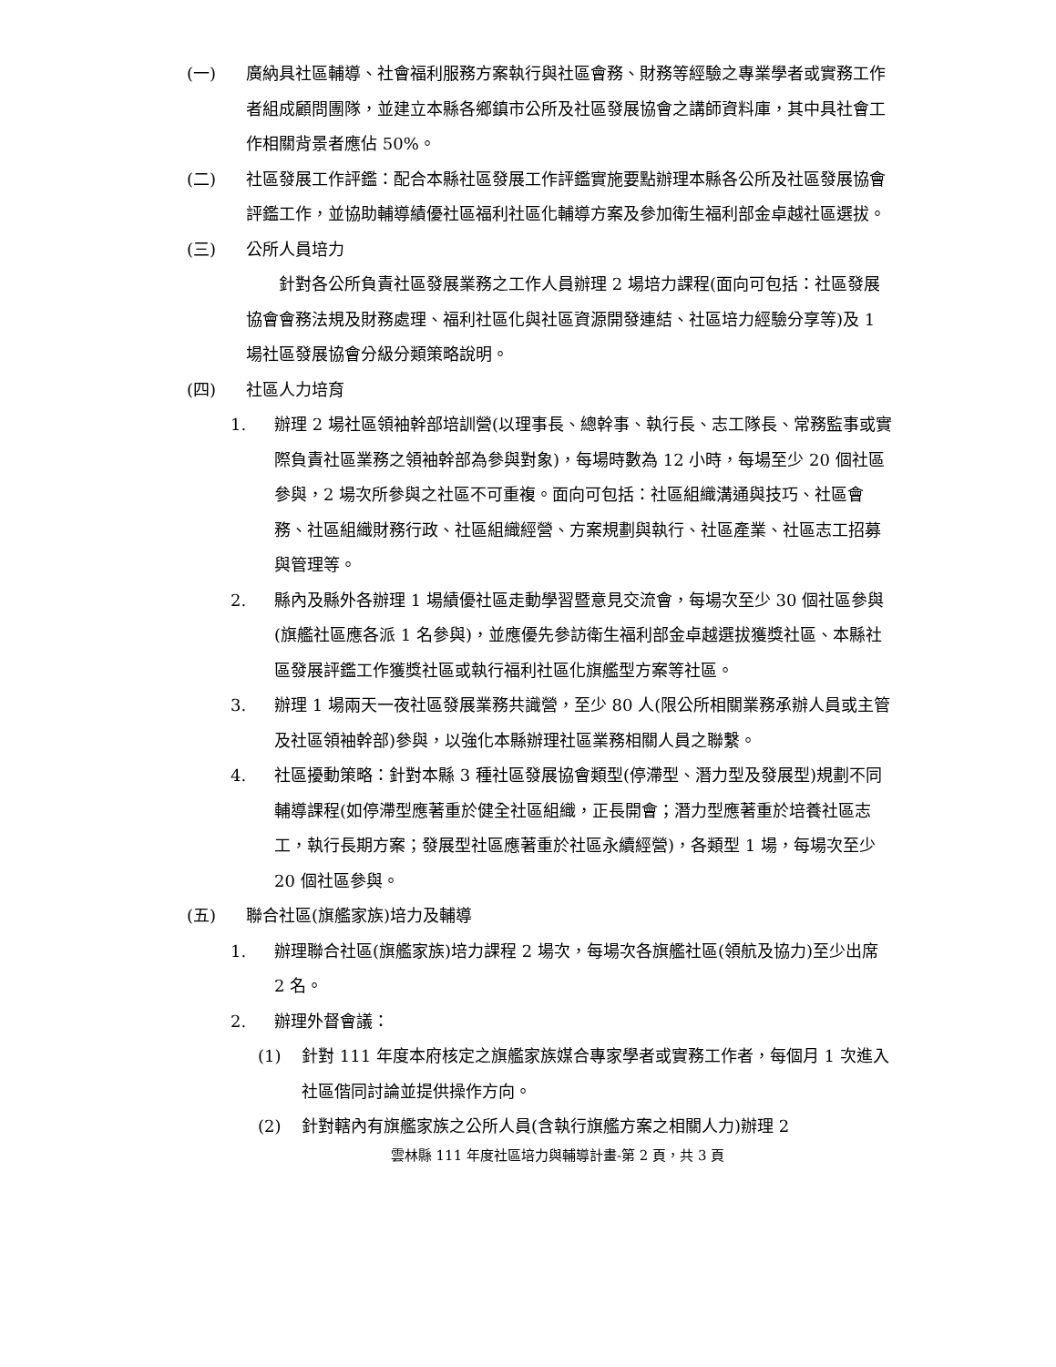(一) 廣納具社區輔導、社會福利服務方案執行與社區會務、財務等經驗之專業學者或實務工作者組成顧問團隊，並建立本縣各鄉鎮市公所及社區發展協會之講師資料庫，其中具社會工作相關背景者應佔 50%。
(二) 社區發展工作評鑑：配合本縣社區發展工作評鑑實施要點辦理本縣各公所及社區發展協會評鑑工作，並協助輔導績優社區福利社區化輔導方案及參加衛生福利部金卓越社區選拔。
(三) 公所人員培力
針對各公所負責社區發展業務之工作人員辦理 2 場培力課程(面向可包括：社區發展協會會務法規及財務處理、福利社區化與社區資源開發連結、社區培力經驗分享等)及 1 場社區發展協會分級分類策略說明。
(四) 社區人力培育
1. 辦理 2 場社區領袖幹部培訓營(以理事長、總幹事、執行長、志工隊長、常務監事或實際負責社區業務之領袖幹部為參與對象)，每場時數為 12 小時，每場至少 20 個社區參與，2 場次所參與之社區不可重複。面向可包括：社區組織溝通與技巧、社區會務、社區組織財務行政、社區組織經營、方案規劃與執行、社區產業、社區志工招募與管理等。
2. 縣內及縣外各辦理 1 場績優社區走動學習暨意見交流會，每場次至少 30 個社區參與(旗艦社區應各派 1 名參與)，並應優先參訪衛生福利部金卓越選拔獲獎社區、本縣社區發展評鑑工作獲獎社區或執行福利社區化旗艦型方案等社區。
3. 辦理 1 場兩天一夜社區發展業務共識營，至少 80 人(限公所相關業務承辦人員或主管及社區領袖幹部)參與，以強化本縣辦理社區業務相關人員之聯繫。
4. 社區擾動策略：針對本縣 3 種社區發展協會類型(停滯型、潛力型及發展型)規劃不同輔導課程(如停滯型應著重於健全社區組織，正長開會；潛力型應著重於培養社區志工，執行長期方案；發展型社區應著重於社區永續經營)，各類型 1 場，每場次至少 20 個社區參與。
(五) 聯合社區(旗艦家族)培力及輔導
1. 辦理聯合社區(旗艦家族)培力課程 2 場次，每場次各旗艦社區(領航及協力)至少出席 2 名。
2. 辦理外督會議：
(1) 針對 111 年度本府核定之旗艦家族媒合專家學者或實務工作者，每個月 1 次進入社區偕同討論並提供操作方向。
(2) 針對轄內有旗艦家族之公所人員(含執行旗艦方案之相關人力)辦理 2
雲林縣 111 年度社區培力與輔導計畫-第 2 頁，共 3 頁